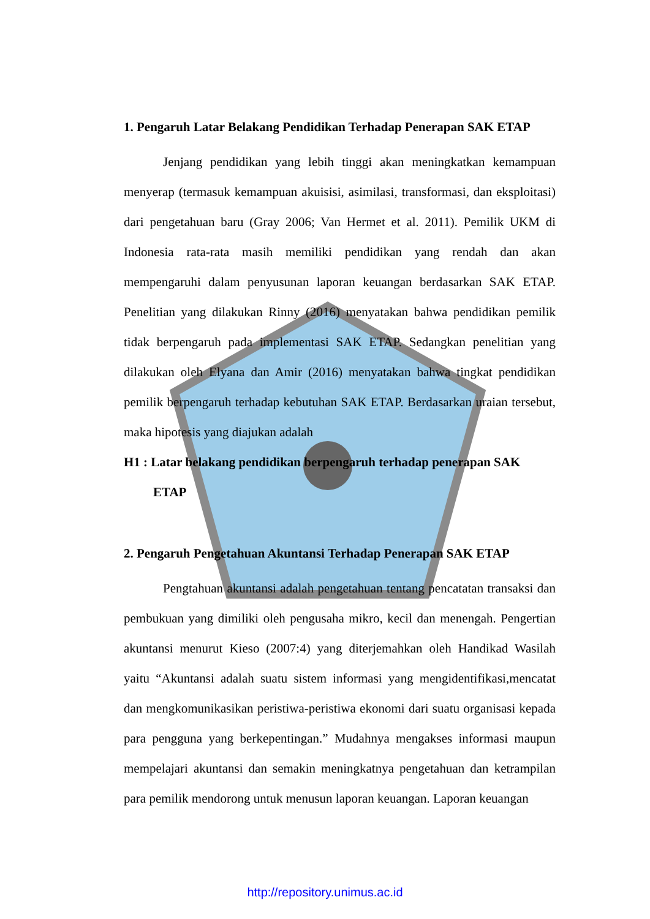1. Pengaruh Latar Belakang Pendidikan Terhadap Penerapan SAK ETAP
Jenjang pendidikan yang lebih tinggi akan meningkatkan kemampuan menyerap (termasuk kemampuan akuisisi, asimilasi, transformasi, dan eksploitasi) dari pengetahuan baru (Gray 2006; Van Hermet et al. 2011). Pemilik UKM di Indonesia rata-rata masih memiliki pendidikan yang rendah dan akan mempengaruhi dalam penyusunan laporan keuangan berdasarkan SAK ETAP. Penelitian yang dilakukan Rinny (2016) menyatakan bahwa pendidikan pemilik tidak berpengaruh pada implementasi SAK ETAP. Sedangkan penelitian yang dilakukan oleh Elyana dan Amir (2016) menyatakan bahwa tingkat pendidikan pemilik berpengaruh terhadap kebutuhan SAK ETAP. Berdasarkan uraian tersebut, maka hipotesis yang diajukan adalah
H1 : Latar belakang pendidikan berpengaruh terhadap penerapan SAK
ETAP
2. Pengaruh Pengetahuan Akuntansi Terhadap Penerapan SAK ETAP
Pengtahuan akuntansi adalah pengetahuan tentang pencatatan transaksi dan pembukuan yang dimiliki oleh pengusaha mikro, kecil dan menengah. Pengertian akuntansi menurut Kieso (2007:4) yang diterjemahkan oleh Handikad Wasilah yaitu “Akuntansi adalah suatu sistem informasi yang mengidentifikasi,mencatat dan mengkomunikasikan peristiwa-peristiwa ekonomi dari suatu organisasi kepada para pengguna yang berkepentingan.” Mudahnya mengakses informasi maupun mempelajari akuntansi dan semakin meningkatnya pengetahuan dan ketrampilan para pemilik mendorong untuk menusun laporan keuangan. Laporan keuangan
http://repository.unimus.ac.id